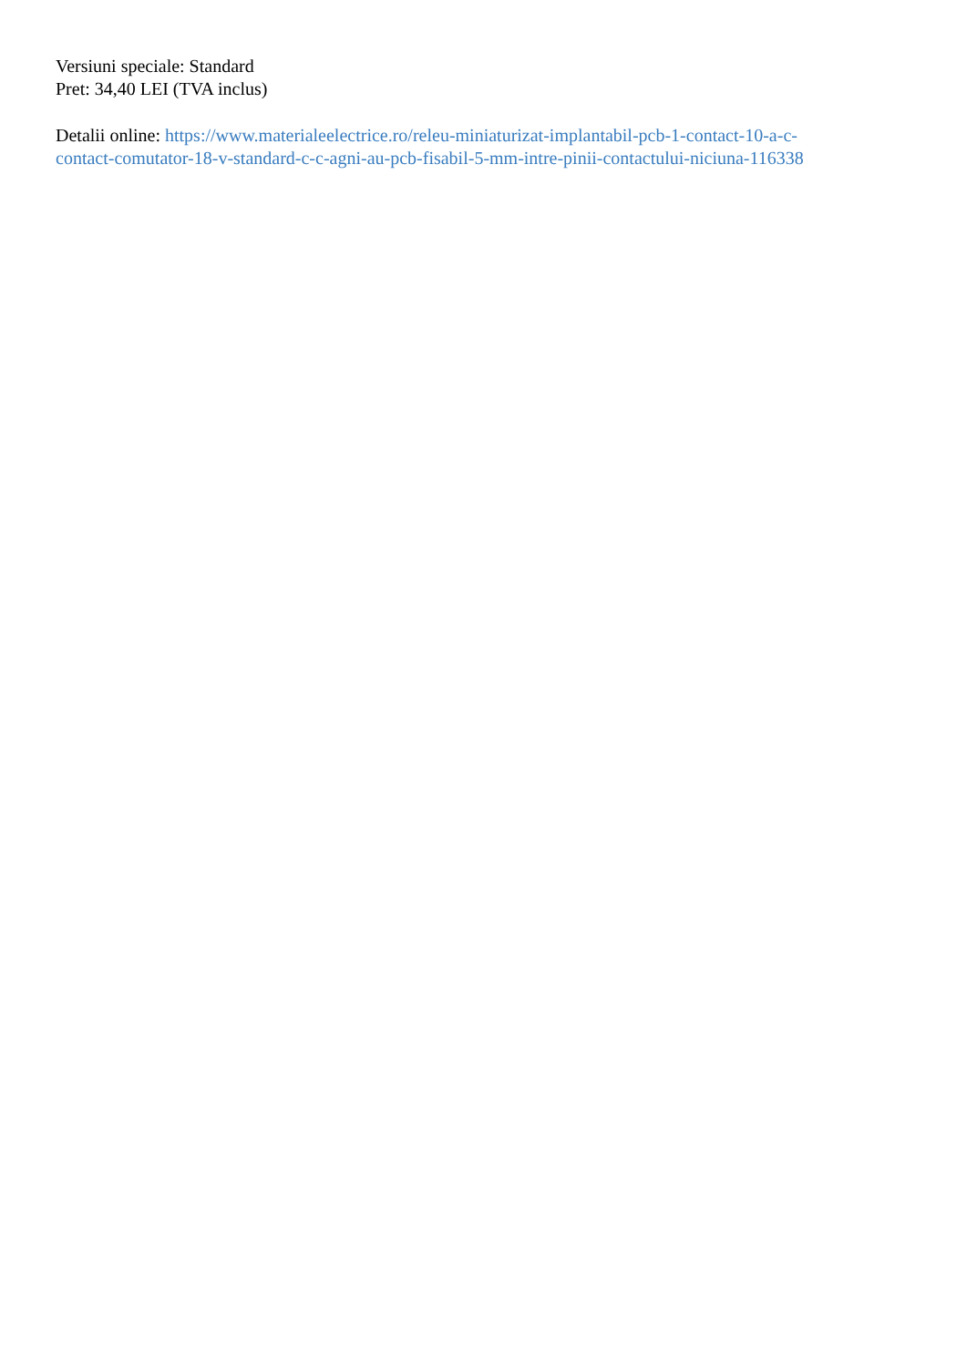Versiuni speciale: Standard
Pret: 34,40 LEI (TVA inclus)
Detalii online: https://www.materialeelectrice.ro/releu-miniaturizat-implantabil-pcb-1-contact-10-a-c-
contact-comutator-18-v-standard-c-c-agni-au-pcb-fisabil-5-mm-intre-pinii-contactului-niciuna-116338